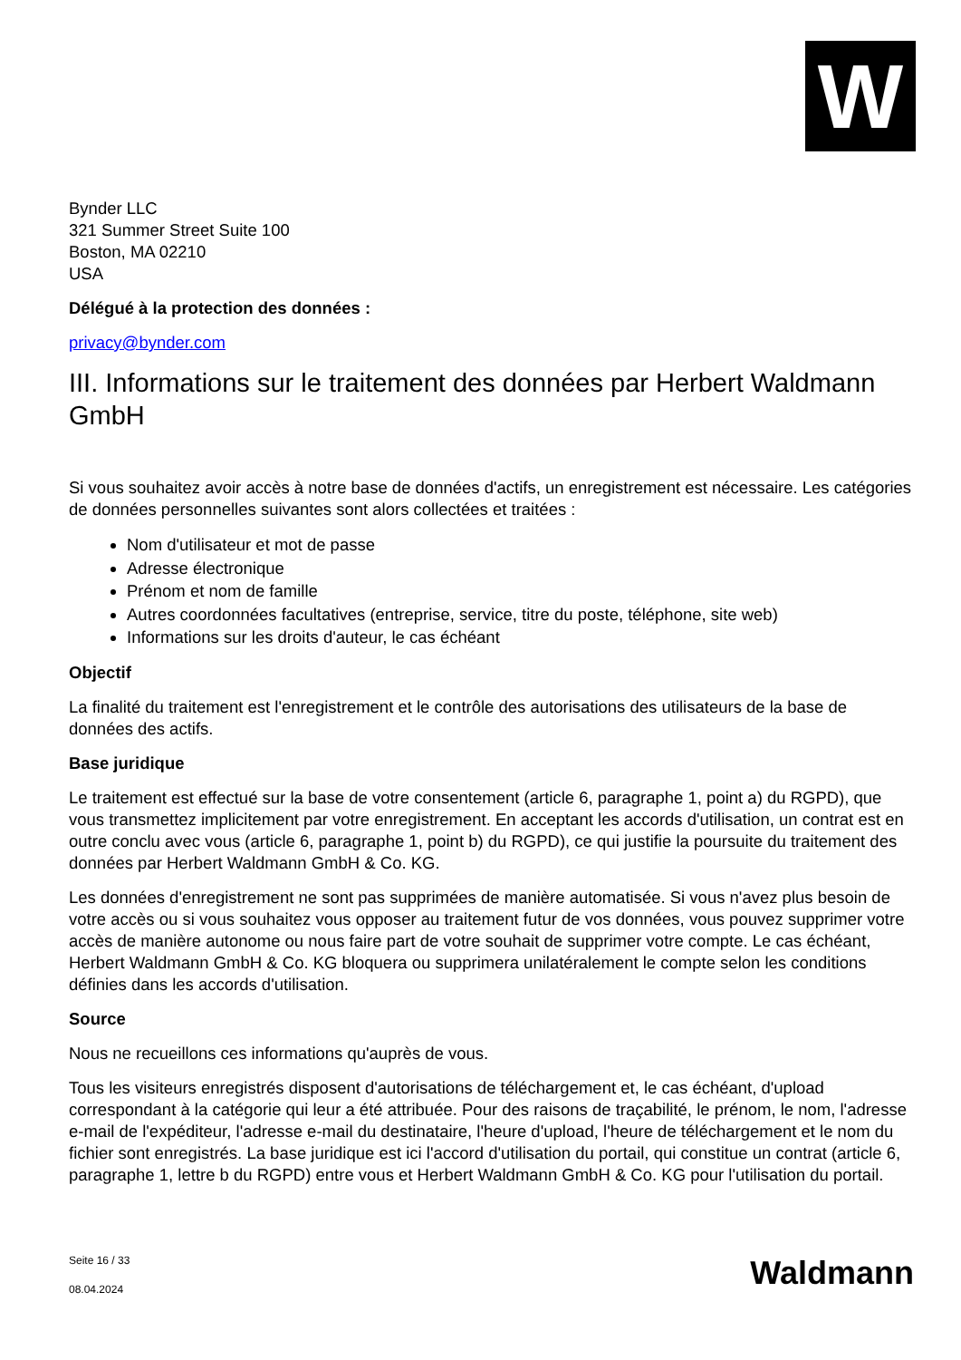W
Bynder LLC
321 Summer Street Suite 100
Boston, MA 02210
USA
Délégué à la protection des données :
privacy@bynder.com
III. Informations sur le traitement des données par Herbert Waldmann GmbH
Si vous souhaitez avoir accès à notre base de données d'actifs, un enregistrement est nécessaire. Les catégories de données personnelles suivantes sont alors collectées et traitées :
Nom d'utilisateur et mot de passe
Adresse électronique
Prénom et nom de famille
Autres coordonnées facultatives (entreprise, service, titre du poste, téléphone, site web)
Informations sur les droits d'auteur, le cas échéant
Objectif
La finalité du traitement est l'enregistrement et le contrôle des autorisations des utilisateurs de la base de données des actifs.
Base juridique
Le traitement est effectué sur la base de votre consentement (article 6, paragraphe 1, point a) du RGPD), que vous transmettez implicitement par votre enregistrement. En acceptant les accords d'utilisation, un contrat est en outre conclu avec vous (article 6, paragraphe 1, point b) du RGPD), ce qui justifie la poursuite du traitement des données par Herbert Waldmann GmbH & Co. KG.
Les données d'enregistrement ne sont pas supprimées de manière automatisée. Si vous n'avez plus besoin de votre accès ou si vous souhaitez vous opposer au traitement futur de vos données, vous pouvez supprimer votre accès de manière autonome ou nous faire part de votre souhait de supprimer votre compte. Le cas échéant, Herbert Waldmann GmbH & Co. KG bloquera ou supprimera unilatéralement le compte selon les conditions définies dans les accords d'utilisation.
Source
Nous ne recueillons ces informations qu'auprès de vous.
Tous les visiteurs enregistrés disposent d'autorisations de téléchargement et, le cas échéant, d'upload correspondant à la catégorie qui leur a été attribuée. Pour des raisons de traçabilité, le prénom, le nom, l'adresse e-mail de l'expéditeur, l'adresse e-mail du destinataire, l'heure d'upload, l'heure de téléchargement et le nom du fichier sont enregistrés. La base juridique est ici l'accord d'utilisation du portail, qui constitue un contrat (article 6, paragraphe 1, lettre b du RGPD) entre vous et Herbert Waldmann GmbH & Co. KG pour l'utilisation du portail.
Seite 16 / 33
08.04.2024
Waldmann